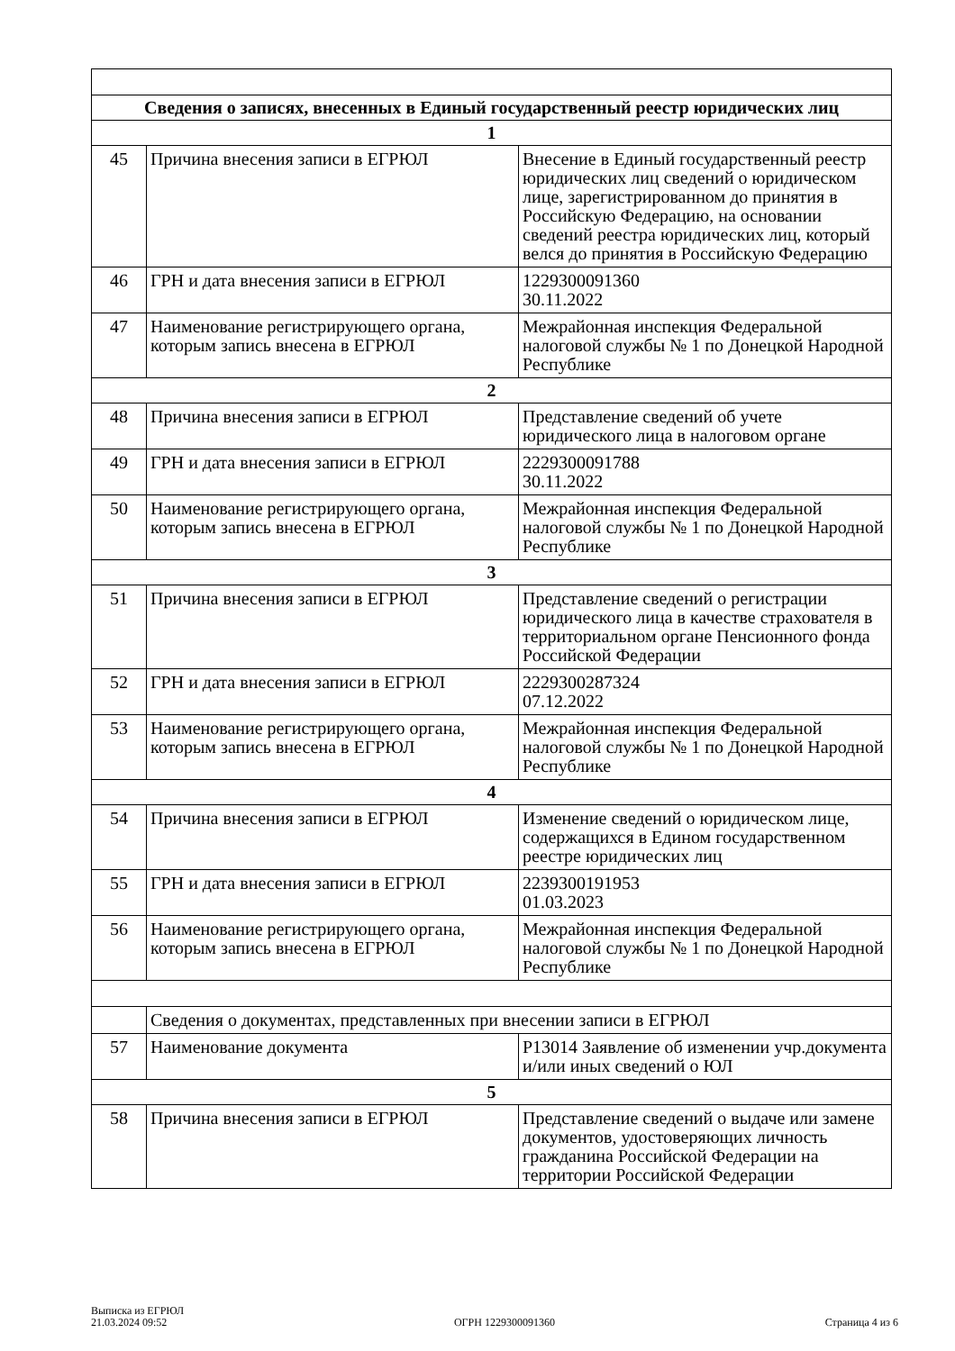| Сведения о записях, внесенных в Единый государственный реестр юридических лиц | | |
| 1 | | |
| 45 | Причина внесения записи в ЕГРЮЛ | Внесение в Единый государственный реестр юридических лиц сведений о юридическом лице, зарегистрированном до принятия в Российскую Федерацию, на основании сведений реестра юридических лиц, который велся до принятия в Российскую Федерацию |
| 46 | ГРН и дата внесения записи в ЕГРЮЛ | 1229300091360 30.11.2022 |
| 47 | Наименование регистрирующего органа, которым запись внесена в ЕГРЮЛ | Межрайонная инспекция Федеральной налоговой службы № 1 по Донецкой Народной Республике |
| 2 | | |
| 48 | Причина внесения записи в ЕГРЮЛ | Представление сведений об учете юридического лица в налоговом органе |
| 49 | ГРН и дата внесения записи в ЕГРЮЛ | 2229300091788 30.11.2022 |
| 50 | Наименование регистрирующего органа, которым запись внесена в ЕГРЮЛ | Межрайонная инспекция Федеральной налоговой службы № 1 по Донецкой Народной Республике |
| 3 | | |
| 51 | Причина внесения записи в ЕГРЮЛ | Представление сведений о регистрации юридического лица в качестве страхователя в территориальном органе Пенсионного фонда Российской Федерации |
| 52 | ГРН и дата внесения записи в ЕГРЮЛ | 2229300287324 07.12.2022 |
| 53 | Наименование регистрирующего органа, которым запись внесена в ЕГРЮЛ | Межрайонная инспекция Федеральной налоговой службы № 1 по Донецкой Народной Республике |
| 4 | | |
| 54 | Причина внесения записи в ЕГРЮЛ | Изменение сведений о юридическом лице, содержащихся в Едином государственном реестре юридических лиц |
| 55 | ГРН и дата внесения записи в ЕГРЮЛ | 2239300191953 01.03.2023 |
| 56 | Наименование регистрирующего органа, которым запись внесена в ЕГРЮЛ | Межрайонная инспекция Федеральной налоговой службы № 1 по Донецкой Народной Республике |
| | Сведения о документах, представленных при внесении записи в ЕГРЮЛ | |
| 57 | Наименование документа | Р13014 Заявление об изменении учр.документа и/или иных сведений о ЮЛ |
| 5 | | |
| 58 | Причина внесения записи в ЕГРЮЛ | Представление сведений о выдаче или замене документов, удостоверяющих личность гражданина Российской Федерации на территории Российской Федерации |
Выписка из ЕГРЮЛ
21.03.2024 09:52
ОГРН 1229300091360
Страница 4 из 6